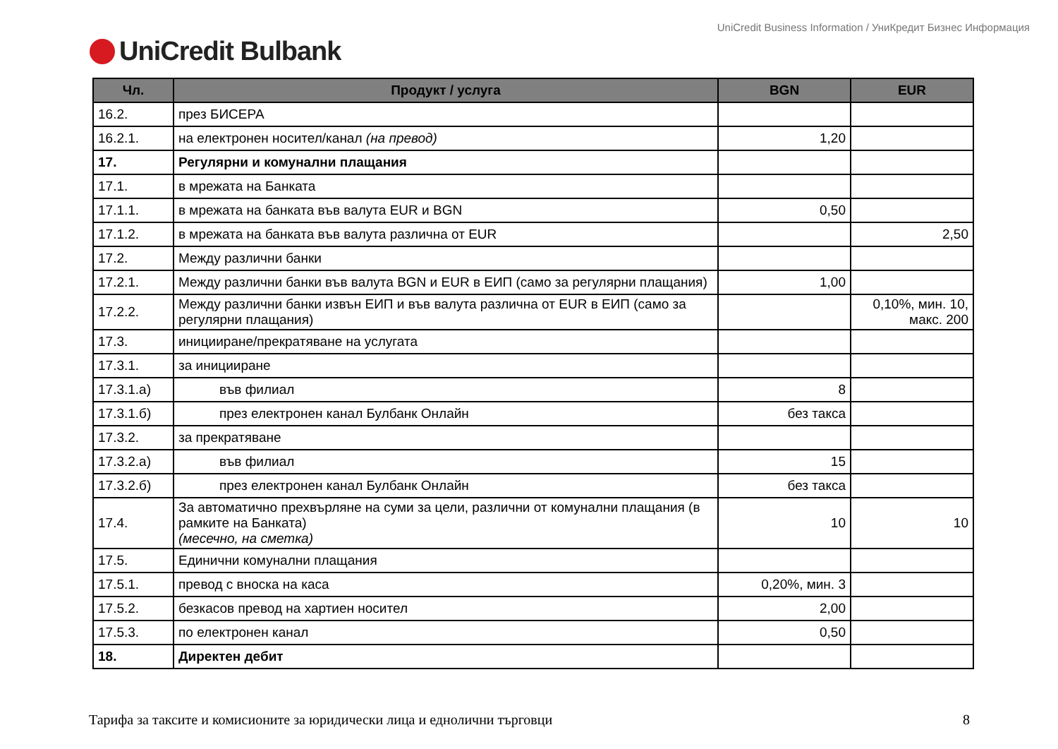UniCredit Business Information / УниКредит Бизнес Информация
UniCredit Bulbank
| Чл. | Продукт / услуга | BGN | EUR |
| --- | --- | --- | --- |
| 16.2. | през БИСЕРА | | |
| 16.2.1. | на електронен носител/канал (на превод) | 1,20 | |
| 17. | Регулярни и комунални плащания | | |
| 17.1. | в мрежата на Банката | | |
| 17.1.1. | в мрежата на банката във валута EUR и BGN | 0,50 | |
| 17.1.2. | в мрежата на банката във валута различна от EUR | | 2,50 |
| 17.2. | Между различни банки | | |
| 17.2.1. | Между различни банки във валута BGN и EUR в ЕИП (само за регулярни плащания) | 1,00 | |
| 17.2.2. | Между различни банки извън ЕИП и във валута различна от EUR в ЕИП (само за регулярни плащания) | | 0,10%, мин. 10, макс. 200 |
| 17.3. | иницииране/прекратяване на услугата | | |
| 17.3.1. | за иницииране | | |
| 17.3.1.а) | във филиал | 8 | |
| 17.3.1.б) | през електронен канал Булбанк Онлайн | без такса | |
| 17.3.2. | за прекратяване | | |
| 17.3.2.а) | във филиал | 15 | |
| 17.3.2.б) | през електронен канал Булбанк Онлайн | без такса | |
| 17.4. | За автоматично прехвърляне на суми за цели, различни от комунални плащания (в рамките на Банката) (месечно, на сметка) | 10 | 10 |
| 17.5. | Единични комунални плащания | | |
| 17.5.1. | превод с вноска на каса | 0,20%, мин. 3 | |
| 17.5.2. | безкасов превод на хартиен носител | 2,00 | |
| 17.5.3. | по електронен канал | 0,50 | |
| 18. | Директен дебит | | |
Тарифа за таксите и комисионите за юридически лица и еднолични търговци 8